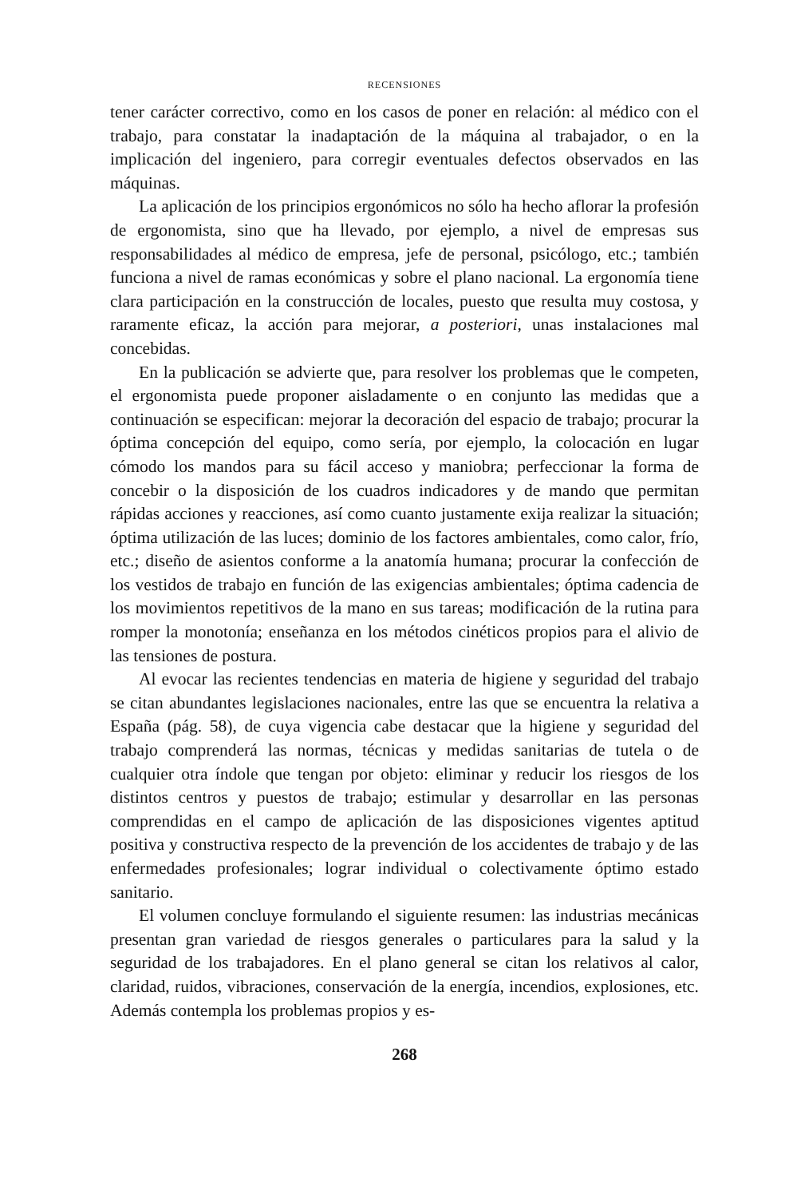RECENSIONES
tener carácter correctivo, como en los casos de poner en relación: al médico con el trabajo, para constatar la inadaptación de la máquina al trabajador, o en la implicación del ingeniero, para corregir eventuales defectos observados en las máquinas.
La aplicación de los principios ergonómicos no sólo ha hecho aflorar la profesión de ergonomista, sino que ha llevado, por ejemplo, a nivel de empresas sus responsabilidades al médico de empresa, jefe de personal, psicólogo, etc.; también funciona a nivel de ramas económicas y sobre el plano nacional. La ergonomía tiene clara participación en la construcción de locales, puesto que resulta muy costosa, y raramente eficaz, la acción para mejorar, a posteriori, unas instalaciones mal concebidas.
En la publicación se advierte que, para resolver los problemas que le competen, el ergonomista puede proponer aisladamente o en conjunto las medidas que a continuación se especifican: mejorar la decoración del espacio de trabajo; procurar la óptima concepción del equipo, como sería, por ejemplo, la colocación en lugar cómodo los mandos para su fácil acceso y maniobra; perfeccionar la forma de concebir o la disposición de los cuadros indicadores y de mando que permitan rápidas acciones y reacciones, así como cuanto justamente exija realizar la situación; óptima utilización de las luces; dominio de los factores ambientales, como calor, frío, etc.; diseño de asientos conforme a la anatomía humana; procurar la confección de los vestidos de trabajo en función de las exigencias ambientales; óptima cadencia de los movimientos repetitivos de la mano en sus tareas; modificación de la rutina para romper la monotonía; enseñanza en los métodos cinéticos propios para el alivio de las tensiones de postura.
Al evocar las recientes tendencias en materia de higiene y seguridad del trabajo se citan abundantes legislaciones nacionales, entre las que se encuentra la relativa a España (pág. 58), de cuya vigencia cabe destacar que la higiene y seguridad del trabajo comprenderá las normas, técnicas y medidas sanitarias de tutela o de cualquier otra índole que tengan por objeto: eliminar y reducir los riesgos de los distintos centros y puestos de trabajo; estimular y desarrollar en las personas comprendidas en el campo de aplicación de las disposiciones vigentes aptitud positiva y constructiva respecto de la prevención de los accidentes de trabajo y de las enfermedades profesionales; lograr individual o colectivamente óptimo estado sanitario.
El volumen concluye formulando el siguiente resumen: las industrias mecánicas presentan gran variedad de riesgos generales o particulares para la salud y la seguridad de los trabajadores. En el plano general se citan los relativos al calor, claridad, ruidos, vibraciones, conservación de la energía, incendios, explosiones, etc. Además contempla los problemas propios y es-
268